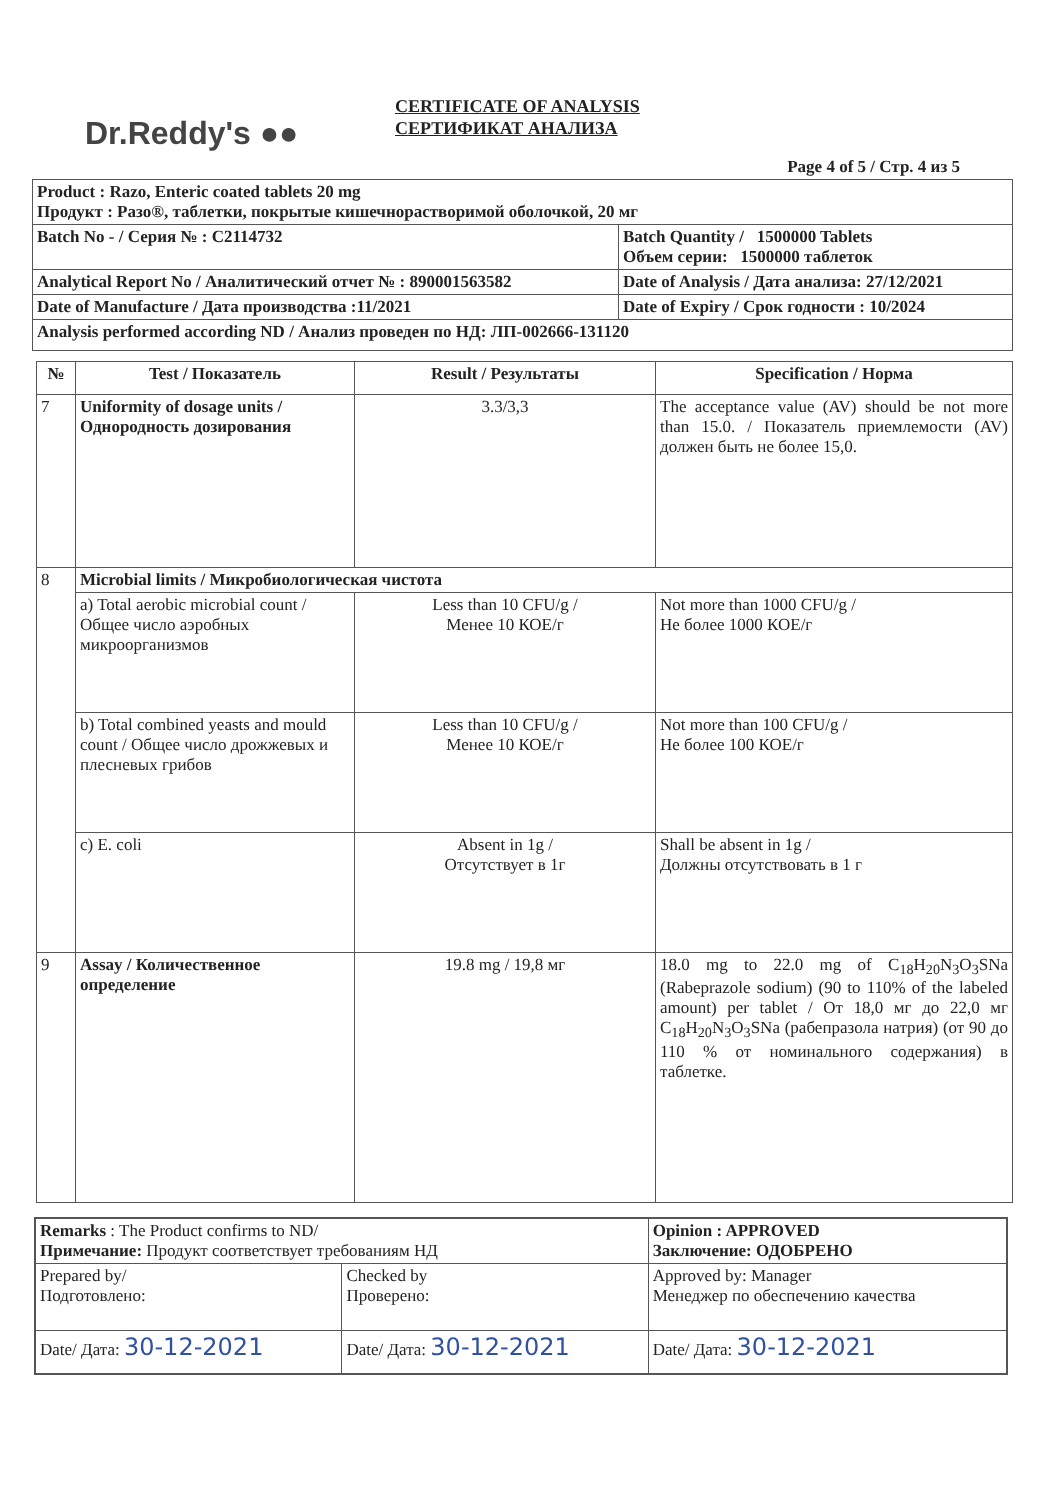Dr.Reddy's ●●
CERTIFICATE OF ANALYSIS
СЕРТИФИКАТ АНАЛИЗА
Page 4 of 5 / Стр. 4 из 5
| Product : Razo, Enteric coated tablets 20 mg Продукт : Разо®, таблетки, покрытые кишечнорастворимой оболочкой, 20 мг | |
| Batch No - / Серия № : C2114732 | Batch Quantity / 1500000 Tablets Объем серии: 1500000 таблеток |
| Analytical Report No / Аналитический отчет № : 890001563582 | Date of Analysis / Дата анализа: 27/12/2021 |
| Date of Manufacture / Дата производства :11/2021 | Date of Expiry / Срок годности : 10/2024 |
| Analysis performed according ND / Анализ проведен по НД: ЛП-002666-131120 | |
| № | Test / Показатель | Result / Результаты | Specification / Норма |
| --- | --- | --- | --- |
| 7 | Uniformity of dosage units / Однородность дозирования | 3.3/3,3 | The acceptance value (AV) should be not more than 15.0. / Показатель приемлемости (AV) должен быть не более 15,0. |
| 8 | Microbial limits / Микробиологическая чистота | | |
| | a) Total aerobic microbial count / Общее число аэробных микроорганизмов | Less than 10 CFU/g / Менее 10 КОЕ/г | Not more than 1000 CFU/g / Не более 1000 КОЕ/г |
| | b) Total combined yeasts and mould count / Общее число дрожжевых и плесневых грибов | Less than 10 CFU/g / Менее 10 КОЕ/г | Not more than 100 CFU/g / Не более 100 КОЕ/г |
| | c) E. coli | Absent in 1g / Отсутствует в 1г | Shall be absent in 1g / Должны отсутствовать в 1 г |
| 9 | Assay / Количественное определение | 19.8 mg / 19,8 мг | 18.0 mg to 22.0 mg of C<sub>18</sub>H<sub>20</sub>N<sub>3</sub>O<sub>3</sub>SNa (Rabeprazole sodium) (90 to 110% of the labeled amount) per tablet / От 18,0 мг до 22,0 мг C<sub>18</sub>H<sub>20</sub>N<sub>3</sub>O<sub>3</sub>SNa (рабепразола натрия) (от 90 до 110 % от номинального содержания) в таблетке. |
| Remarks : The Product confirms to ND/ Примечание: Продукт соответствует требованиям НД | | Opinion : APPROVED Заключение: ОДОБРЕНО |
| Prepared by/ Подготовлено: | Checked by Проверено: | Approved by: Manager Менеджер по обеспечению качества |
| Date/ Дата: 30-12-2021 | Date/ Дата: 30-12-2021 | Date/ Дата: 30-12-2021 |